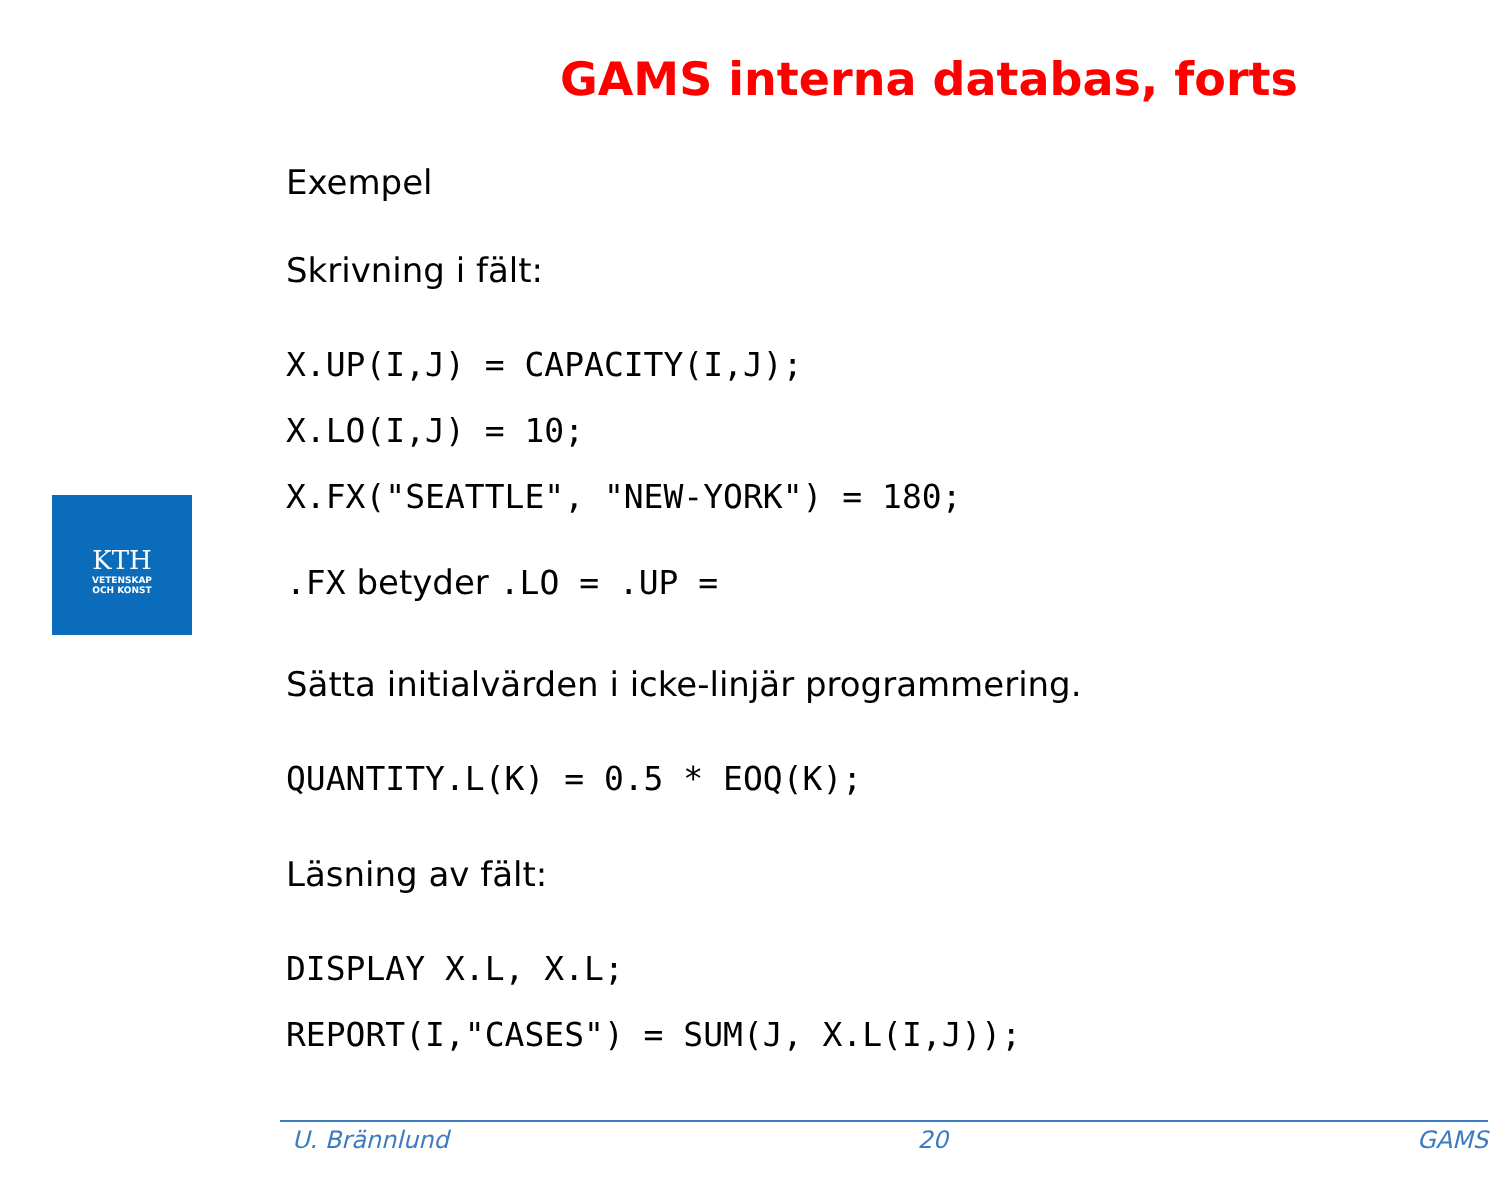GAMS interna databas, forts
KTH
VETENSKAP
OCH KONST
Exempel
Skrivning i fält:
X.UP(I,J) = CAPACITY(I,J);
X.LO(I,J) = 10;
X.FX("SEATTLE", "NEW-YORK") = 180;
.FX betyder .LO = .UP =
Sätta initialvärden i icke-linjär programmering.
QUANTITY.L(K) = 0.5 * EOQ(K);
Läsning av fält:
DISPLAY X.L, X.L;
REPORT(I,"CASES") = SUM(J, X.L(I,J));
U. Brännlund 20 GAMS